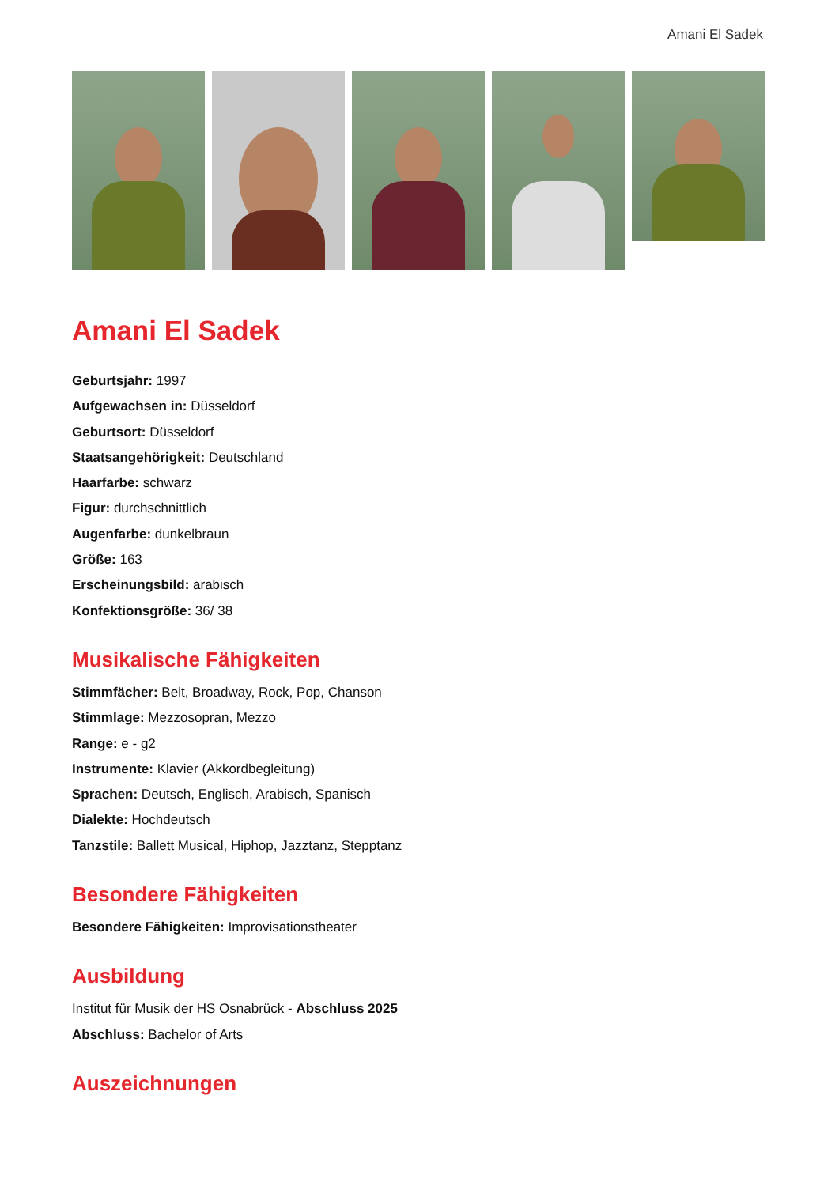Amani El Sadek
Amani El Sadek
Geburtsjahr: 1997
Aufgewachsen in: Düsseldorf
Geburtsort: Düsseldorf
Staatsangehörigkeit: Deutschland
Haarfarbe: schwarz
Figur: durchschnittlich
Augenfarbe: dunkelbraun
Größe: 163
Erscheinungsbild: arabisch
Konfektionsgröße: 36/ 38
Musikalische Fähigkeiten
Stimmfächer: Belt, Broadway, Rock, Pop, Chanson
Stimmlage: Mezzosopran, Mezzo
Range: e - g2
Instrumente: Klavier (Akkordbegleitung)
Sprachen: Deutsch, Englisch, Arabisch, Spanisch
Dialekte: Hochdeutsch
Tanzstile: Ballett Musical, Hiphop, Jazztanz, Stepptanz
Besondere Fähigkeiten
Besondere Fähigkeiten: Improvisationstheater
Ausbildung
Institut für Musik der HS Osnabrück - Abschluss 2025
Abschluss: Bachelor of Arts
Auszeichnungen